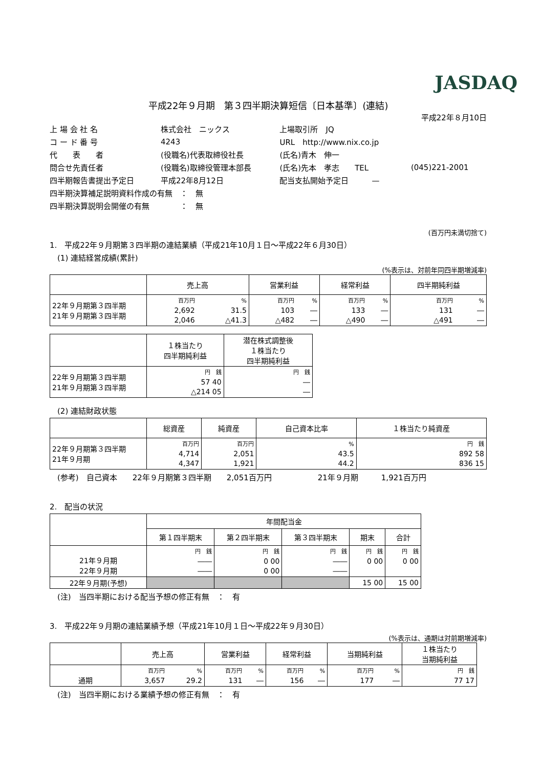JASDAQ
平成22年９月期　第３四半期決算短信〔日本基準〕(連結)
平成22年８月10日
| 上 場 会 社 名 | 株式会社 ニックス | 上場取引所 JQ | |
| コ ー ド 番 号 | 4243 | URL http://www.nix.co.jp | |
| 代 表 者 | (役職名)代表取締役社長 | (氏名)青木 伸一 | |
| 問合せ先責任者 | (役職名)取締役管理本部長 | (氏名)先本 孝志 TEL | (045)221-2001 |
| 四半期報告書提出予定日 | 平成22年8月12日 | 配当支払開始予定日 — | |
| 四半期決算補足説明資料作成の有無 ： 無 | | | |
| 四半期決算説明会開催の有無 ： 無 | | | |
(百万円未満切捨て)
1.　平成22年９月期第３四半期の連結業績（平成21年10月１日～平成22年６月30日）
　(1) 連結経営成績(累計)
(%表示は、対前年同四半期増減率)
| | 売上高 | | 営業利益 | | 経常利益 | | 四半期純利益 | |
| --- | --- | --- | --- | --- | --- | --- | --- | --- |
| 22年９月期第３四半期 21年９月期第３四半期 | 百万円 2,692 2,046 | % 31.5 △41.3 | 百万円 103 △482 | % ― ― | 百万円 133 △490 | % ― ― | 百万円 131 △491 | % ― ― |
| | １株当たり 四半期純利益 | 潜在株式調整後 １株当たり 四半期純利益 |
| --- | --- | --- |
| 22年９月期第３四半期 21年９月期第３四半期 | 円 銭 57 40 △214 05 | 円 銭 ― ― |
　(2) 連結財政状態
| | 総資産 | 純資産 | 自己資本比率 | １株当たり純資産 |
| --- | --- | --- | --- | --- |
| 22年９月期第３四半期 21年９月期 | 百万円 4,714 4,347 | 百万円 2,051 1,921 | % 43.5 44.2 | 円 銭 892 58 836 15 |
　(参考)　自己資本　　22年９月期第３四半期　　2,051百万円　　　　　　21年９月期　　　1,921百万円
2.　配当の状況
| | 年間配当金 | | | | |
| --- | --- | --- | --- | --- | --- |
| | 第１四半期末 | 第２四半期末 | 第３四半期末 | 期末 | 合計 |
| 21年９月期 22年９月期 | 円 銭 ―― ―― | 円 銭 0 00 0 00 | 円 銭 ―― ―― | 円 銭 0 00 | 円 銭 0 00 |
| 22年９月期(予想) | | | | 15 00 | 15 00 |
　(注)　当四半期における配当予想の修正有無　：　有
3.　平成22年９月期の連結業績予想（平成21年10月１日～平成22年９月30日）
(%表示は、通期は対前期増減率)
| | 売上高 | | 営業利益 | | 経常利益 | | 当期純利益 | | １株当たり 当期純利益 |
| --- | --- | --- | --- | --- | --- | --- | --- | --- | --- |
| 通期 | 百万円 3,657 | % 29.2 | 百万円 131 | % ― | 百万円 156 | % ― | 百万円 177 | % ― | 円 銭 77 17 |
　(注)　当四半期における業績予想の修正有無　：　有